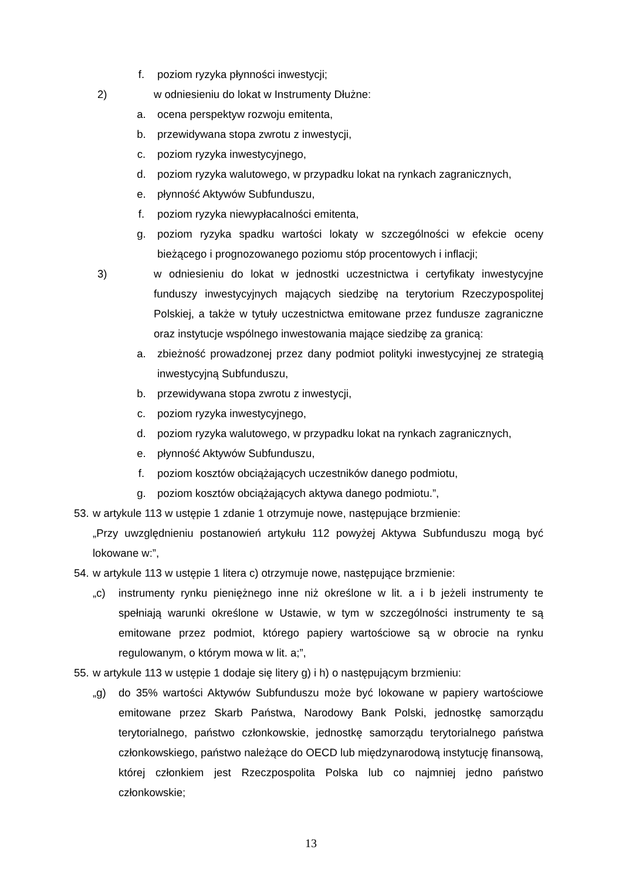f. poziom ryzyka płynności inwestycji;
2) w odniesieniu do lokat w Instrumenty Dłużne:
a. ocena perspektyw rozwoju emitenta,
b. przewidywana stopa zwrotu z inwestycji,
c. poziom ryzyka inwestycyjnego,
d. poziom ryzyka walutowego, w przypadku lokat na rynkach zagranicznych,
e. płynność Aktywów Subfunduszu,
f. poziom ryzyka niewypłacalności emitenta,
g. poziom ryzyka spadku wartości lokaty w szczególności w efekcie oceny bieżącego i prognozowanego poziomu stóp procentowych i inflacji;
3) w odniesieniu do lokat w jednostki uczestnictwa i certyfikaty inwestycyjne funduszy inwestycyjnych mających siedzibę na terytorium Rzeczypospolitej Polskiej, a także w tytuły uczestnictwa emitowane przez fundusze zagraniczne oraz instytucje wspólnego inwestowania mające siedzibę za granicą:
a. zbieżność prowadzonej przez dany podmiot polityki inwestycyjnej ze strategią inwestycyjną Subfunduszu,
b. przewidywana stopa zwrotu z inwestycji,
c. poziom ryzyka inwestycyjnego,
d. poziom ryzyka walutowego, w przypadku lokat na rynkach zagranicznych,
e. płynność Aktywów Subfunduszu,
f. poziom kosztów obciążających uczestników danego podmiotu,
g. poziom kosztów obciążających aktywa danego podmiotu.”,
53. w artykule 113 w ustępie 1 zdanie 1 otrzymuje nowe, następujące brzmienie:
„Przy uwzględnieniu postanowień artykułu 112 powyżej Aktywa Subfunduszu mogą być lokowane w:”,
54. w artykule 113 w ustępie 1 litera c) otrzymuje nowe, następujące brzmienie:
„c) instrumenty rynku pieniężnego inne niż określone w lit. a i b jeżeli instrumenty te spełniają warunki określone w Ustawie, w tym w szczególności instrumenty te są emitowane przez podmiot, którego papiery wartościowe są w obrocie na rynku regulowanym, o którym mowa w lit. a;”,
55. w artykule 113 w ustępie 1 dodaje się litery g) i h) o następującym brzmieniu:
„g) do 35% wartości Aktywów Subfunduszu może być lokowane w papiery wartościowe emitowane przez Skarb Państwa, Narodowy Bank Polski, jednostkę samorządu terytorialnego, państwo członkowskie, jednostkę samorządu terytorialnego państwa członkowskiego, państwo należące do OECD lub międzynarodową instytucję finansową, której członkiem jest Rzeczpospolita Polska lub co najmniej jedno państwo członkowskie;
13